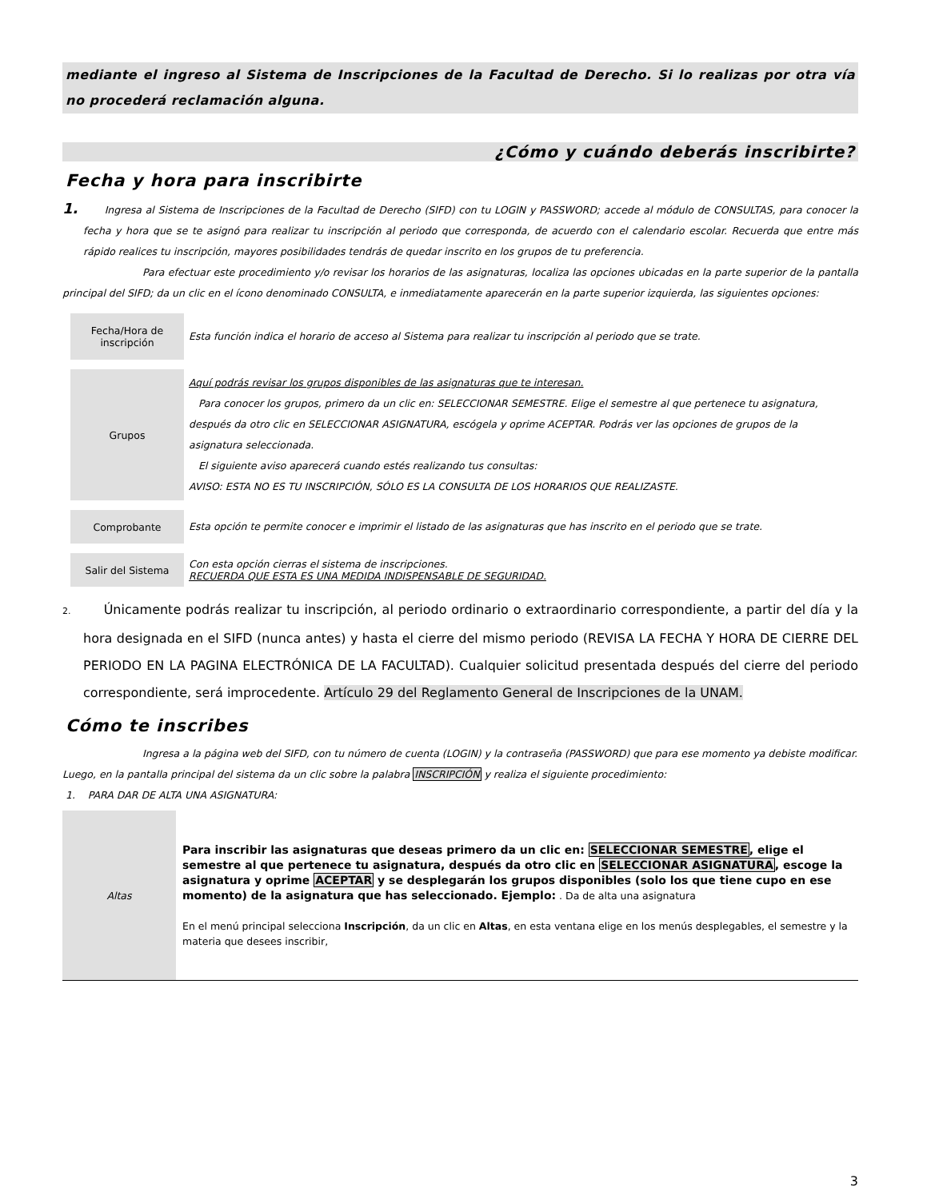mediante el ingreso al Sistema de Inscripciones de la Facultad de Derecho. Si lo realizas por otra vía no procederá reclamación alguna.
¿Cómo y cuándo deberás inscribirte?
Fecha y hora para inscribirte
1. Ingresa al Sistema de Inscripciones de la Facultad de Derecho (SIFD) con tu LOGIN y PASSWORD; accede al módulo de CONSULTAS, para conocer la fecha y hora que se te asignó para realizar tu inscripción al periodo que corresponda, de acuerdo con el calendario escolar. Recuerda que entre más rápido realices tu inscripción, mayores posibilidades tendrás de quedar inscrito en los grupos de tu preferencia.
Para efectuar este procedimiento y/o revisar los horarios de las asignaturas, localiza las opciones ubicadas en la parte superior de la pantalla principal del SIFD; da un clic en el ícono denominado CONSULTA, e inmediatamente aparecerán en la parte superior izquierda, las siguientes opciones:
| Fecha/Hora de inscripción | Esta función indica el horario de acceso al Sistema para realizar tu inscripción al periodo que se trate. |
| Grupos | Aquí podrás revisar los grupos disponibles de las asignaturas que te interesan. Para conocer los grupos, primero da un clic en: SELECCIONAR SEMESTRE. Elige el semestre al que pertenece tu asignatura, después da otro clic en SELECCIONAR ASIGNATURA, escógela y oprime ACEPTAR. Podrás ver las opciones de grupos de la asignatura seleccionada. El siguiente aviso aparecerá cuando estés realizando tus consultas: AVISO: ESTA NO ES TU INSCRIPCIÓN, SÓLO ES LA CONSULTA DE LOS HORARIOS QUE REALIZASTE. |
| Comprobante | Esta opción te permite conocer e imprimir el listado de las asignaturas que has inscrito en el periodo que se trate. |
| Salir del Sistema | Con esta opción cierras el sistema de inscripciones. RECUERDA QUE ESTA ES UNA MEDIDA INDISPENSABLE DE SEGURIDAD. |
2. Únicamente podrás realizar tu inscripción, al periodo ordinario o extraordinario correspondiente, a partir del día y la hora designada en el SIFD (nunca antes) y hasta el cierre del mismo periodo (REVISA LA FECHA Y HORA DE CIERRE DEL PERIODO EN LA PAGINA ELECTRÓNICA DE LA FACULTAD). Cualquier solicitud presentada después del cierre del periodo correspondiente, será improcedente. Artículo 29 del Reglamento General de Inscripciones de la UNAM.
Cómo te inscribes
Ingresa a la página web del SIFD, con tu número de cuenta (LOGIN) y la contraseña (PASSWORD) que para ese momento ya debiste modificar.
Luego, en la pantalla principal del sistema da un clic sobre la palabra INSCRIPCIÓN y realiza el siguiente procedimiento:
1. PARA DAR DE ALTA UNA ASIGNATURA:
| Altas | Para inscribir las asignaturas que deseas primero da un clic en: SELECCIONAR SEMESTRE , elige el semestre al que pertenece tu asignatura, después da otro clic en SELECCIONAR ASIGNATURA , escoge la asignatura y oprime ACEPTAR y se desplegarán los grupos disponibles (solo los que tiene cupo en ese momento) de la asignatura que has seleccionado. Ejemplo: . Da de alta una asignatura En el menú principal selecciona Inscripción , da un clic en Altas , en esta ventana elige en los menús desplegables, el semestre y la materia que desees inscribir, |
3